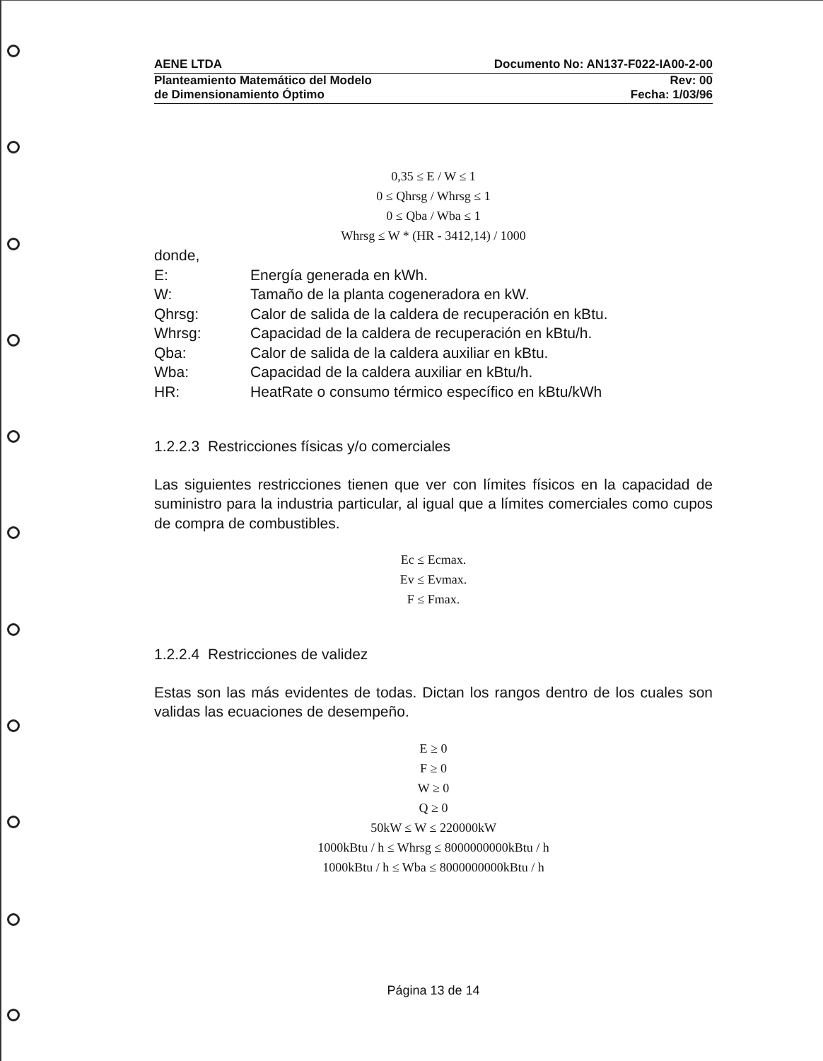AENE LTDA Documento No: AN137-F022-IA00-2-00
Planteamiento Matemático del Modelo Rev: 00
de Dimensionamiento Óptimo Fecha: 1/03/96
0,35 ≤ E / W ≤ 1
0 ≤ Qhrsg / Whrsg ≤ 1
0 ≤ Qba / Wba ≤ 1
Whrsg ≤ W * (HR - 3412,14) / 1000
donde,
E: Energía generada en kWh.
W: Tamaño de la planta cogeneradora en kW.
Qhrsg: Calor de salida de la caldera de recuperación en kBtu.
Whrsg: Capacidad de la caldera de recuperación en kBtu/h.
Qba: Calor de salida de la caldera auxiliar en kBtu.
Wba: Capacidad de la caldera auxiliar en kBtu/h.
HR: HeatRate o consumo térmico específico en kBtu/kWh
1.2.2.3 Restricciones físicas y/o comerciales
Las siguientes restricciones tienen que ver con límites físicos en la capacidad de suministro para la industria particular, al igual que a límites comerciales como cupos de compra de combustibles.
Ec ≤ Ecmax.
Ev ≤ Evmax.
F ≤ Fmax.
1.2.2.4 Restricciones de validez
Estas son las más evidentes de todas. Dictan los rangos dentro de los cuales son validas las ecuaciones de desempeño.
E ≥ 0
F ≥ 0
W ≥ 0
Q ≥ 0
50kW ≤ W ≤ 220000kW
1000kBtu / h ≤ Whrsg ≤ 8000000000kBtu / h
1000kBtu / h ≤ Wba ≤ 8000000000kBtu / h
Página 13 de 14